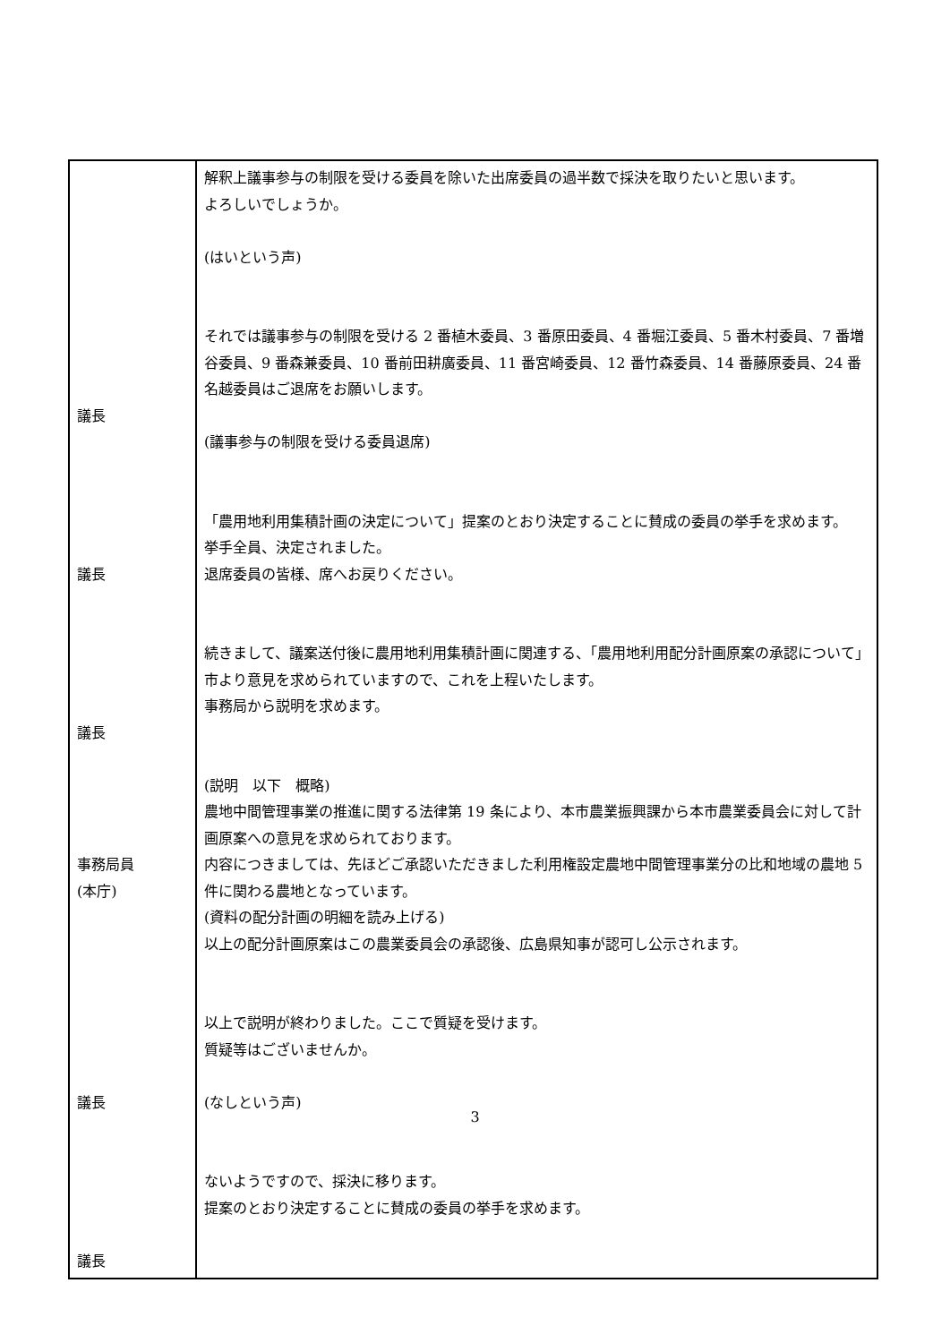| 議長 議長 議長 事務局員 (本庁) 議長 議長 | 解釈上議事参与の制限を受ける委員を除いた出席委員の過半数で採決を取りたいと思います。 よろしいでしょうか。 (はいという声) それでは議事参与の制限を受ける 2 番植木委員、3 番原田委員、4 番堀江委員、5 番木村委員、7 番増谷委員、9 番森兼委員、10 番前田耕廣委員、11 番宮崎委員、12 番竹森委員、14 番藤原委員、24 番名越委員はご退席をお願いします。 (議事参与の制限を受ける委員退席) 「農用地利用集積計画の決定について」提案のとおり決定することに賛成の委員の挙手を求めます。 挙手全員、決定されました。 退席委員の皆様、席へお戻りください。 続きまして、議案送付後に農用地利用集積計画に関連する、「農用地利用配分計画原案の承認について」市より意見を求められていますので、これを上程いたします。 事務局から説明を求めます。 (説明 以下 概略) 農地中間管理事業の推進に関する法律第 19 条により、本市農業振興課から本市農業委員会に対して計画原案への意見を求められております。 内容につきましては、先ほどご承認いただきました利用権設定農地中間管理事業分の比和地域の農地 5 件に関わる農地となっています。 (資料の配分計画の明細を読み上げる) 以上の配分計画原案はこの農業委員会の承認後、広島県知事が認可し公示されます。 以上で説明が終わりました。ここで質疑を受けます。 質疑等はございませんか。 (なしという声) ないようですので、採決に移ります。 提案のとおり決定することに賛成の委員の挙手を求めます。 |
3